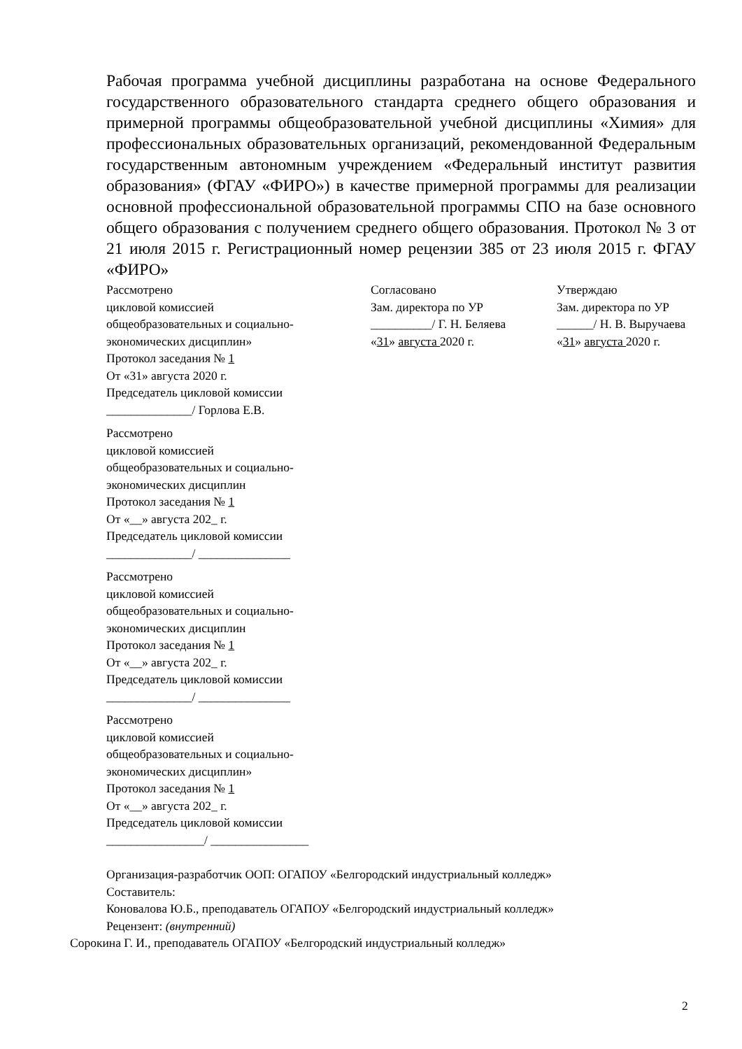Рабочая программа учебной дисциплины разработана на основе Федерального государственного образовательного стандарта среднего общего образования и примерной программы общеобразовательной учебной дисциплины «Химия» для профессиональных образовательных организаций, рекомендованной Федеральным государственным автономным учреждением «Федеральный институт развития образования» (ФГАУ «ФИРО») в качестве примерной программы для реализации основной профессиональной образовательной программы СПО на базе основного общего образования с получением среднего общего образования. Протокол № 3 от 21 июля 2015 г. Регистрационный номер рецензии 385 от 23 июля 2015 г. ФГАУ «ФИРО»
Рассмотрено
цикловой комиссией
общеобразовательных и социально-
экономических дисциплин»
Протокол заседания № 1
От «31» августа 2020 г.
Председатель цикловой комиссии
______________/ Горлова Е.В.
Рассмотрено
цикловой комиссией
общеобразовательных и социально-
экономических дисциплин
Протокол заседания № 1
От «__» августа 202_ г.
Председатель цикловой комиссии
______________/ _______________
Рассмотрено
цикловой комиссией
общеобразовательных и социально-
экономических дисциплин
Протокол заседания № 1
От «__» августа 202_ г.
Председатель цикловой комиссии
______________/ _______________
Рассмотрено
цикловой комиссией
общеобразовательных и социально-
экономических дисциплин»
Протокол заседания № 1
От «__» августа 202_ г.
Председатель цикловой комиссии
________________/ ________________
Согласовано
Зам. директора по УР
__________/ Г. Н. Беляева
«31» августа 2020 г.
Утверждаю
Зам. директора по УР
______/ Н. В. Выручаева
«31» августа 2020 г.
Организация-разработчик ООП: ОГАПОУ «Белгородский индустриальный колледж»
Составитель:
Коновалова Ю.Б., преподаватель ОГАПОУ «Белгородский индустриальный колледж»
Рецензент: (внутренний)
Сорокина Г. И., преподаватель ОГАПОУ «Белгородский индустриальный колледж»
2